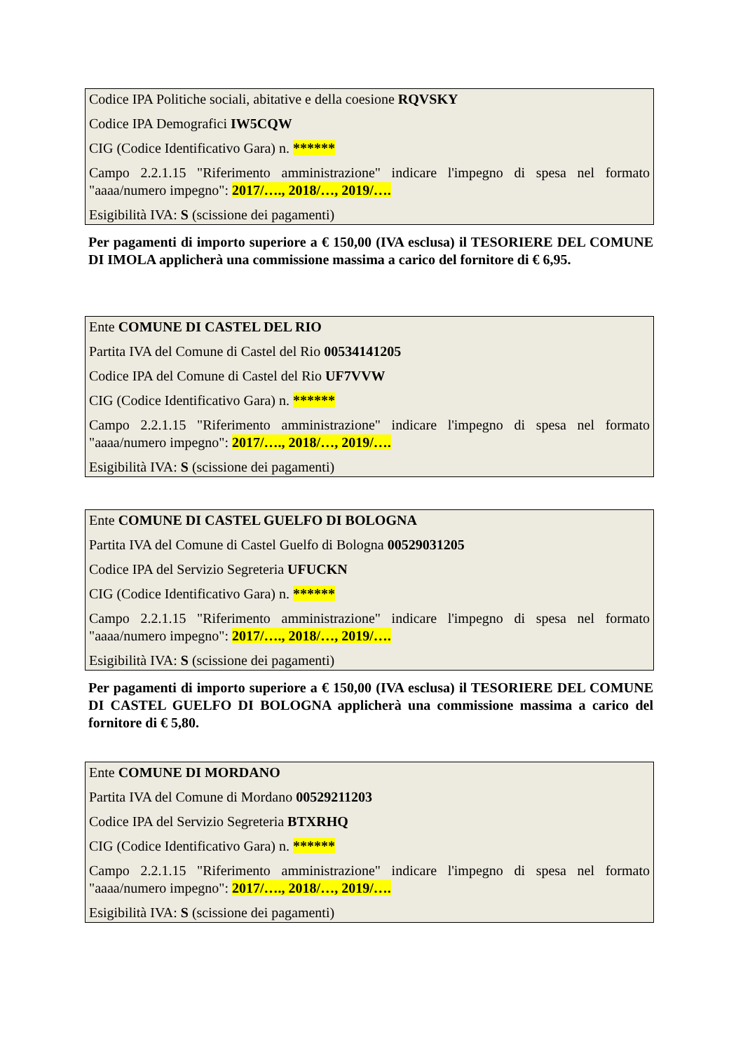Codice IPA Politiche sociali, abitative e della coesione RQVSKY
Codice IPA Demografici IW5CQW
CIG (Codice Identificativo Gara) n. ******
Campo 2.2.1.15 "Riferimento amministrazione" indicare l'impegno di spesa nel formato "aaaa/numero impegno": 2017/…., 2018/…, 2019/….
Esigibilità IVA: S (scissione dei pagamenti)
Per pagamenti di importo superiore a € 150,00 (IVA esclusa) il TESORIERE DEL COMUNE DI IMOLA applicherà una commissione massima a carico del fornitore di € 6,95.
Ente COMUNE DI CASTEL DEL RIO
Partita IVA del Comune di Castel del Rio 00534141205
Codice IPA del Comune di Castel del Rio UF7VVW
CIG (Codice Identificativo Gara) n. ******
Campo 2.2.1.15 "Riferimento amministrazione" indicare l'impegno di spesa nel formato "aaaa/numero impegno": 2017/…., 2018/…, 2019/….
Esigibilità IVA: S (scissione dei pagamenti)
Ente COMUNE DI CASTEL GUELFO DI BOLOGNA
Partita IVA del Comune di Castel Guelfo di Bologna 00529031205
Codice IPA del Servizio Segreteria UFUCKN
CIG (Codice Identificativo Gara) n. ******
Campo 2.2.1.15 "Riferimento amministrazione" indicare l'impegno di spesa nel formato "aaaa/numero impegno": 2017/…., 2018/…, 2019/….
Esigibilità IVA: S (scissione dei pagamenti)
Per pagamenti di importo superiore a € 150,00 (IVA esclusa) il TESORIERE DEL COMUNE DI CASTEL GUELFO DI BOLOGNA applicherà una commissione massima a carico del fornitore di € 5,80.
Ente COMUNE DI MORDANO
Partita IVA del Comune di Mordano 00529211203
Codice IPA del Servizio Segreteria BTXRHQ
CIG (Codice Identificativo Gara) n. ******
Campo 2.2.1.15 "Riferimento amministrazione" indicare l'impegno di spesa nel formato "aaaa/numero impegno": 2017/…., 2018/…, 2019/….
Esigibilità IVA: S (scissione dei pagamenti)